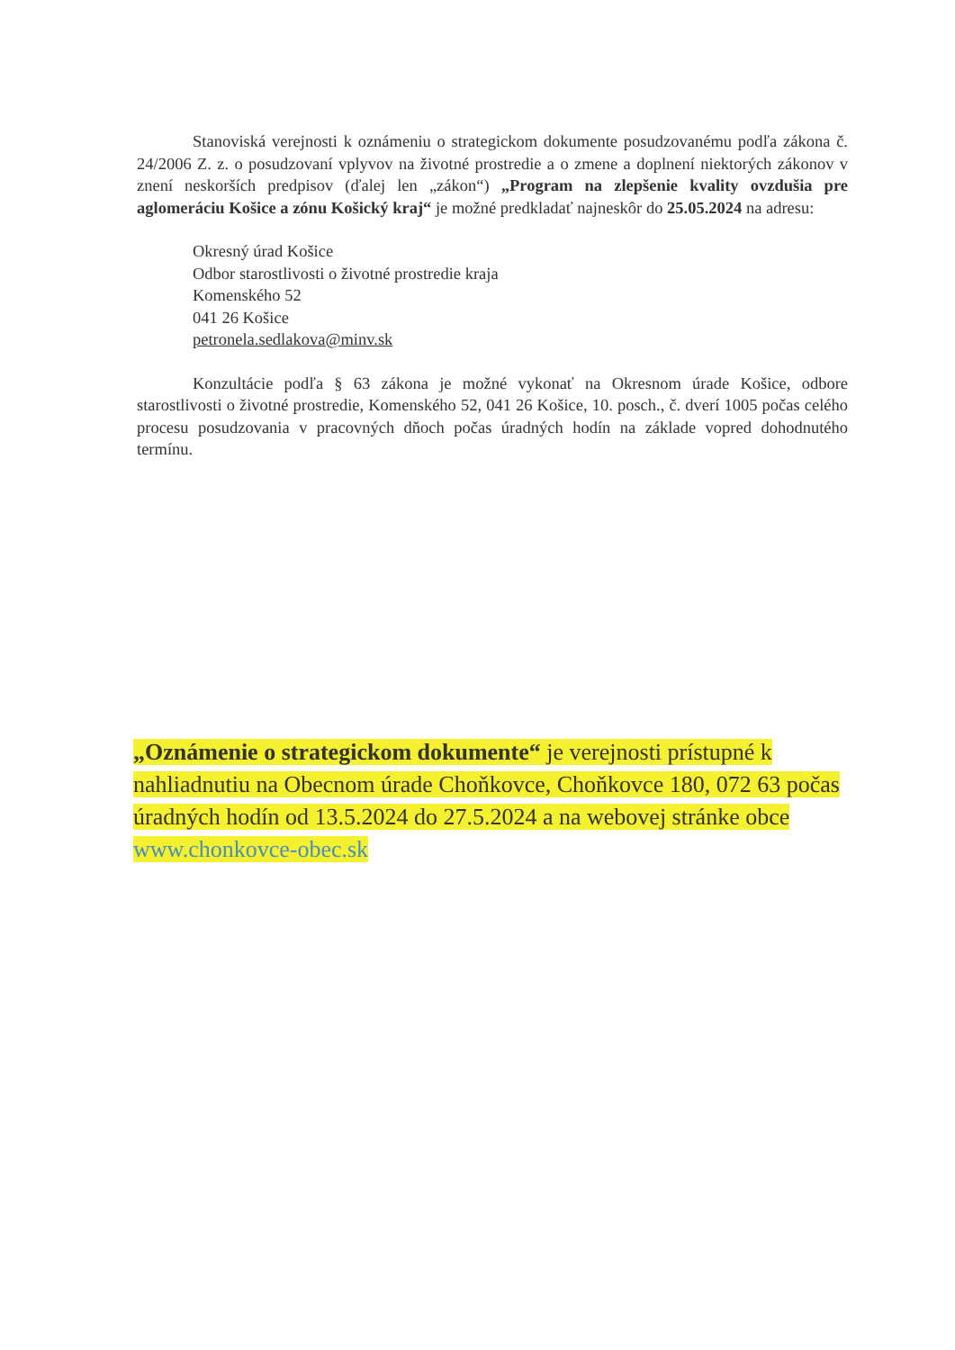Stanoviská verejnosti k oznámeniu o strategickom dokumente posudzovanému podľa zákona č. 24/2006 Z. z. o posudzovaní vplyvov na životné prostredie a o zmene a doplnení niektorých zákonov v znení neskorších predpisov (ďalej len „zákon“) „Program na zlepšenie kvality ovzdušia pre aglomeráciu Košice a zónu Košický kraj“ je možné predkladať najneskôr do 25.05.2024 na adresu:
Okresný úrad Košice
Odbor starostlivosti o životné prostredie kraja
Komenského 52
041 26 Košice
petronela.sedlakova@minv.sk
Konzultácie podľa § 63 zákona je možné vykonať na Okresnom úrade Košice, odbore starostlivosti o životné prostredie, Komenského 52, 041 26 Košice, 10. posch., č. dverí 1005 počas celého procesu posudzovania v pracovných dňoch počas úradných hodín na základe vopred dohodnutého termínu.
„Oznámenie o strategickom dokumente“ je verejnosti prístupné k nahliadnutiu na Obecnom úrade Choňkovce, Choňkovce 180, 072 63 počas úradných hodín od 13.5.2024 do 27.5.2024 a na webovej stránke obce www.chonkovce-obec.sk